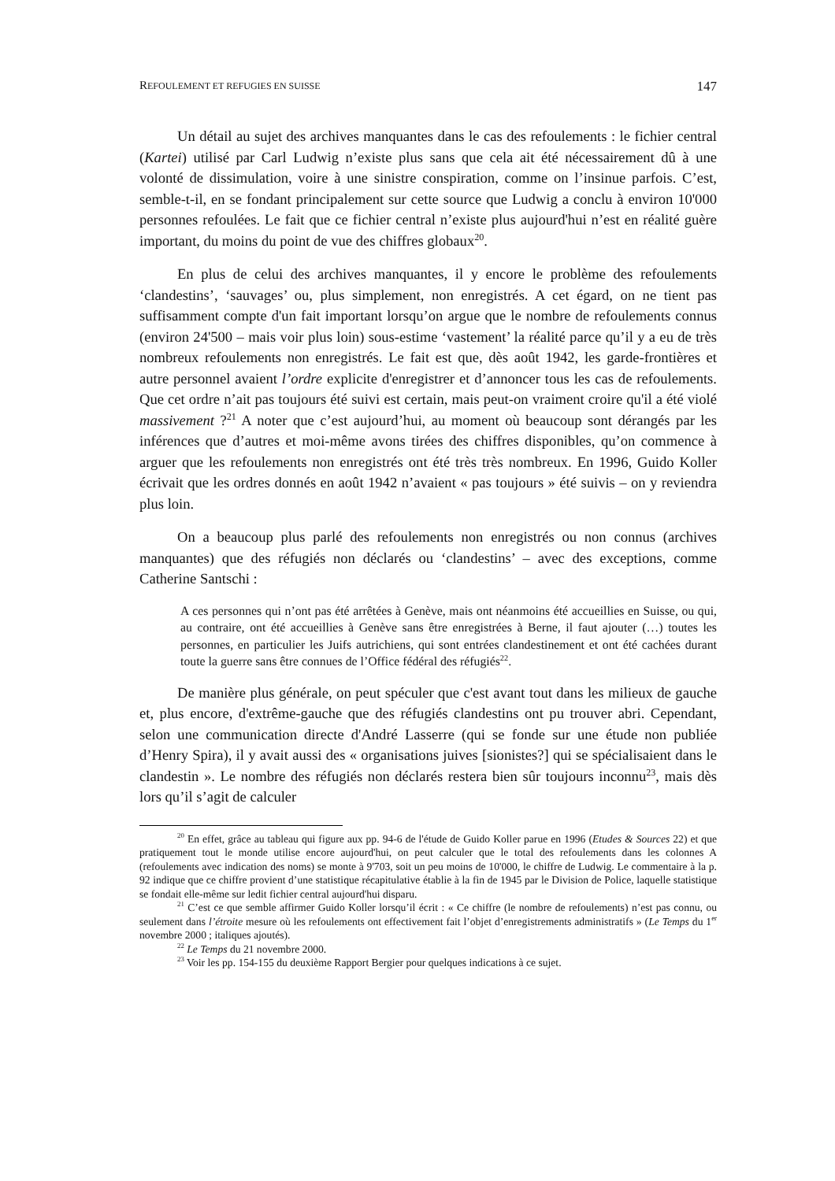REFOULEMENT ET REFUGIES EN SUISSE 147
Un détail au sujet des archives manquantes dans le cas des refoulements : le fichier central (Kartei) utilisé par Carl Ludwig n’existe plus sans que cela ait été nécessairement dû à une volonté de dissimulation, voire à une sinistre conspiration, comme on l’insinue parfois. C’est, semble-t-il, en se fondant principalement sur cette source que Ludwig a conclu à environ 10'000 personnes refoulées. Le fait que ce fichier central n’existe plus aujourd'hui n’est en réalité guère important, du moins du point de vue des chiffres globaux<sup>20</sup>.
En plus de celui des archives manquantes, il y encore le problème des refoulements ‘clandestins’, ‘sauvages’ ou, plus simplement, non enregistrés. A cet égard, on ne tient pas suffisamment compte d'un fait important lorsqu’on argue que le nombre de refoulements connus (environ 24'500 – mais voir plus loin) sous-estime ‘vastement’ la réalité parce qu’il y a eu de très nombreux refoulements non enregistrés. Le fait est que, dès août 1942, les garde-frontières et autre personnel avaient l’ordre explicite d'enregistrer et d’annoncer tous les cas de refoulements. Que cet ordre n’ait pas toujours été suivi est certain, mais peut-on vraiment croire qu'il a été violé massivement ?<sup>21</sup> A noter que c’est aujourd’hui, au moment où beaucoup sont dérangés par les inférences que d’autres et moi-même avons tirées des chiffres disponibles, qu’on commence à arguer que les refoulements non enregistrés ont été très très nombreux. En 1996, Guido Koller écrivait que les ordres donnés en août 1942 n’avaient « pas toujours » été suivis – on y reviendra plus loin.
On a beaucoup plus parlé des refoulements non enregistrés ou non connus (archives manquantes) que des réfugiés non déclarés ou ‘clandestins’ – avec des exceptions, comme Catherine Santschi :
A ces personnes qui n’ont pas été arrêtées à Genève, mais ont néanmoins été accueillies en Suisse, ou qui, au contraire, ont été accueillies à Genève sans être enregistrées à Berne, il faut ajouter (…) toutes les personnes, en particulier les Juifs autrichiens, qui sont entrées clandestinement et ont été cachées durant toute la guerre sans être connues de l’Office fédéral des réfugiés<sup>22</sup>.
De manière plus générale, on peut spéculer que c'est avant tout dans les milieux de gauche et, plus encore, d'extrême-gauche que des réfugiés clandestins ont pu trouver abri. Cependant, selon une communication directe d'André Lasserre (qui se fonde sur une étude non publiée d’Henry Spira), il y avait aussi des « organisations juives [sionistes?] qui se spécialisaient dans le clandestin ». Le nombre des réfugiés non déclarés restera bien sûr toujours inconnu<sup>23</sup>, mais dès lors qu’il s’agit de calculer
<sup>20</sup> En effet, grâce au tableau qui figure aux pp. 94-6 de l'étude de Guido Koller parue en 1996 (Etudes & Sources 22) et que pratiquement tout le monde utilise encore aujourd'hui, on peut calculer que le total des refoulements dans les colonnes A (refoulements avec indication des noms) se monte à 9'703, soit un peu moins de 10'000, le chiffre de Ludwig. Le commentaire à la p. 92 indique que ce chiffre provient d’une statistique récapitulative établie à la fin de 1945 par le Division de Police, laquelle statistique se fondait elle-même sur ledit fichier central aujourd'hui disparu.
<sup>21</sup> C’est ce que semble affirmer Guido Koller lorsqu’il écrit : « Ce chiffre (le nombre de refoulements) n’est pas connu, ou seulement dans l’étroite mesure où les refoulements ont effectivement fait l’objet d’enregistrements administratifs » (Le Temps du 1<sup>er</sup> novembre 2000 ; italiques ajoutés).
<sup>22</sup> Le Temps du 21 novembre 2000.
<sup>23</sup> Voir les pp. 154-155 du deuxième Rapport Bergier pour quelques indications à ce sujet.